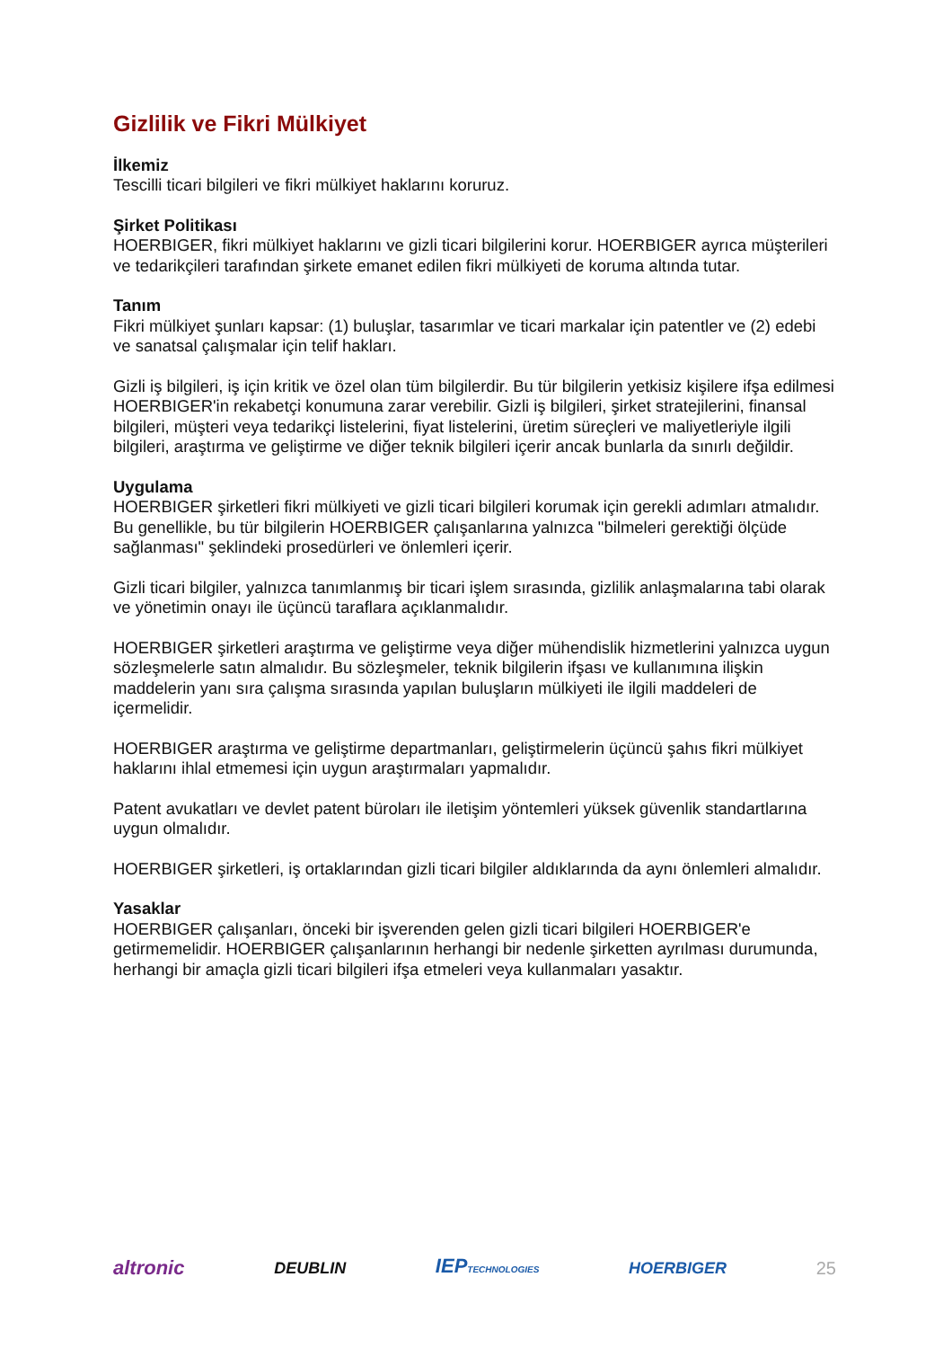Gizlilik ve Fikri Mülkiyet
İlkemiz
Tescilli ticari bilgileri ve fikri mülkiyet haklarını koruruz.
Şirket Politikası
HOERBIGER, fikri mülkiyet haklarını ve gizli ticari bilgilerini korur. HOERBIGER ayrıca müşterileri ve tedarikçileri tarafından şirkete emanet edilen fikri mülkiyeti de koruma altında tutar.
Tanım
Fikri mülkiyet şunları kapsar: (1) buluşlar, tasarımlar ve ticari markalar için patentler ve (2) edebi ve sanatsal çalışmalar için telif hakları.
Gizli iş bilgileri, iş için kritik ve özel olan tüm bilgilerdir. Bu tür bilgilerin yetkisiz kişilere ifşa edilmesi HOERBIGER'in rekabetçi konumuna zarar verebilir. Gizli iş bilgileri, şirket stratejilerini, finansal bilgileri, müşteri veya tedarikçi listelerini, fiyat listelerini, üretim süreçleri ve maliyetleriyle ilgili bilgileri, araştırma ve geliştirme ve diğer teknik bilgileri içerir ancak bunlarla da sınırlı değildir.
Uygulama
HOERBIGER şirketleri fikri mülkiyeti ve gizli ticari bilgileri korumak için gerekli adımları atmalıdır. Bu genellikle, bu tür bilgilerin HOERBIGER çalışanlarına yalnızca "bilmeleri gerektiği ölçüde sağlanması" şeklindeki prosedürleri ve önlemleri içerir.
Gizli ticari bilgiler, yalnızca tanımlanmış bir ticari işlem sırasında, gizlilik anlaşmalarına tabi olarak ve yönetimin onayı ile üçüncü taraflara açıklanmalıdır.
HOERBIGER şirketleri araştırma ve geliştirme veya diğer mühendislik hizmetlerini yalnızca uygun sözleşmelerle satın almalıdır. Bu sözleşmeler, teknik bilgilerin ifşası ve kullanımına ilişkin maddelerin yanı sıra çalışma sırasında yapılan buluşların mülkiyeti ile ilgili maddeleri de içermelidir.
HOERBIGER araştırma ve geliştirme departmanları, geliştirmelerin üçüncü şahıs fikri mülkiyet haklarını ihlal etmemesi için uygun araştırmaları yapmalıdır.
Patent avukatları ve devlet patent büroları ile iletişim yöntemleri yüksek güvenlik standartlarına uygun olmalıdır.
HOERBIGER şirketleri, iş ortaklarından gizli ticari bilgiler aldıklarında da aynı önlemleri almalıdır.
Yasaklar
HOERBIGER çalışanları, önceki bir işverenden gelen gizli ticari bilgileri HOERBIGER'e getirmemelidir. HOERBIGER çalışanlarının herhangi bir nedenle şirketten ayrılması durumunda, herhangi bir amaçla gizli ticari bilgileri ifşa etmeleri veya kullanmaları yasaktır.
altronic DEUBLIN IEPTECHNOLOGIES HOERBIGER 25